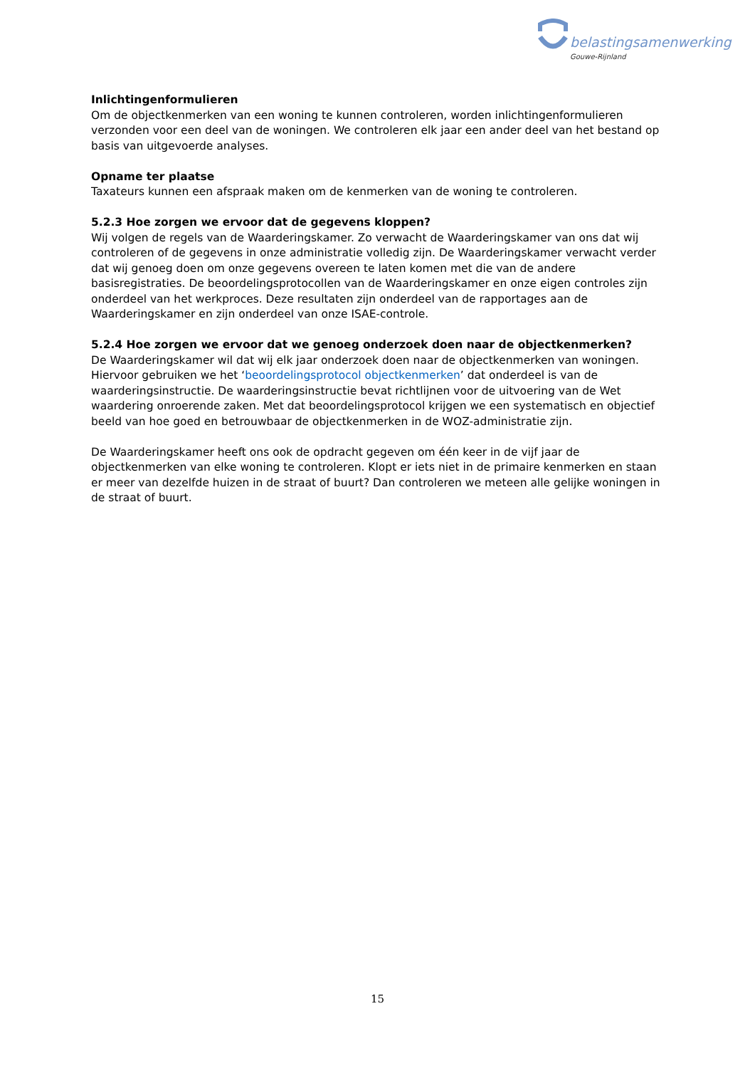belastingsamenwerking
Gouwe-Rijnland
Inlichtingenformulieren
Om de objectkenmerken van een woning te kunnen controleren, worden inlichtingenformulieren verzonden voor een deel van de woningen. We controleren elk jaar een ander deel van het bestand op basis van uitgevoerde analyses.
Opname ter plaatse
Taxateurs kunnen een afspraak maken om de kenmerken van de woning te controleren.
5.2.3 Hoe zorgen we ervoor dat de gegevens kloppen?
Wij volgen de regels van de Waarderingskamer. Zo verwacht de Waarderingskamer van ons dat wij controleren of de gegevens in onze administratie volledig zijn. De Waarderingskamer verwacht verder dat wij genoeg doen om onze gegevens overeen te laten komen met die van de andere basisregistraties. De beoordelingsprotocollen van de Waarderingskamer en onze eigen controles zijn onderdeel van het werkproces. Deze resultaten zijn onderdeel van de rapportages aan de Waarderingskamer en zijn onderdeel van onze ISAE-controle.
5.2.4 Hoe zorgen we ervoor dat we genoeg onderzoek doen naar de objectkenmerken?
De Waarderingskamer wil dat wij elk jaar onderzoek doen naar de objectkenmerken van woningen. Hiervoor gebruiken we het ‘beoordelingsprotocol objectkenmerken’ dat onderdeel is van de waarderingsinstructie. De waarderingsinstructie bevat richtlijnen voor de uitvoering van de Wet waardering onroerende zaken. Met dat beoordelingsprotocol krijgen we een systematisch en objectief beeld van hoe goed en betrouwbaar de objectkenmerken in de WOZ-administratie zijn.
De Waarderingskamer heeft ons ook de opdracht gegeven om één keer in de vijf jaar de objectkenmerken van elke woning te controleren. Klopt er iets niet in de primaire kenmerken en staan er meer van dezelfde huizen in de straat of buurt? Dan controleren we meteen alle gelijke woningen in de straat of buurt.
15